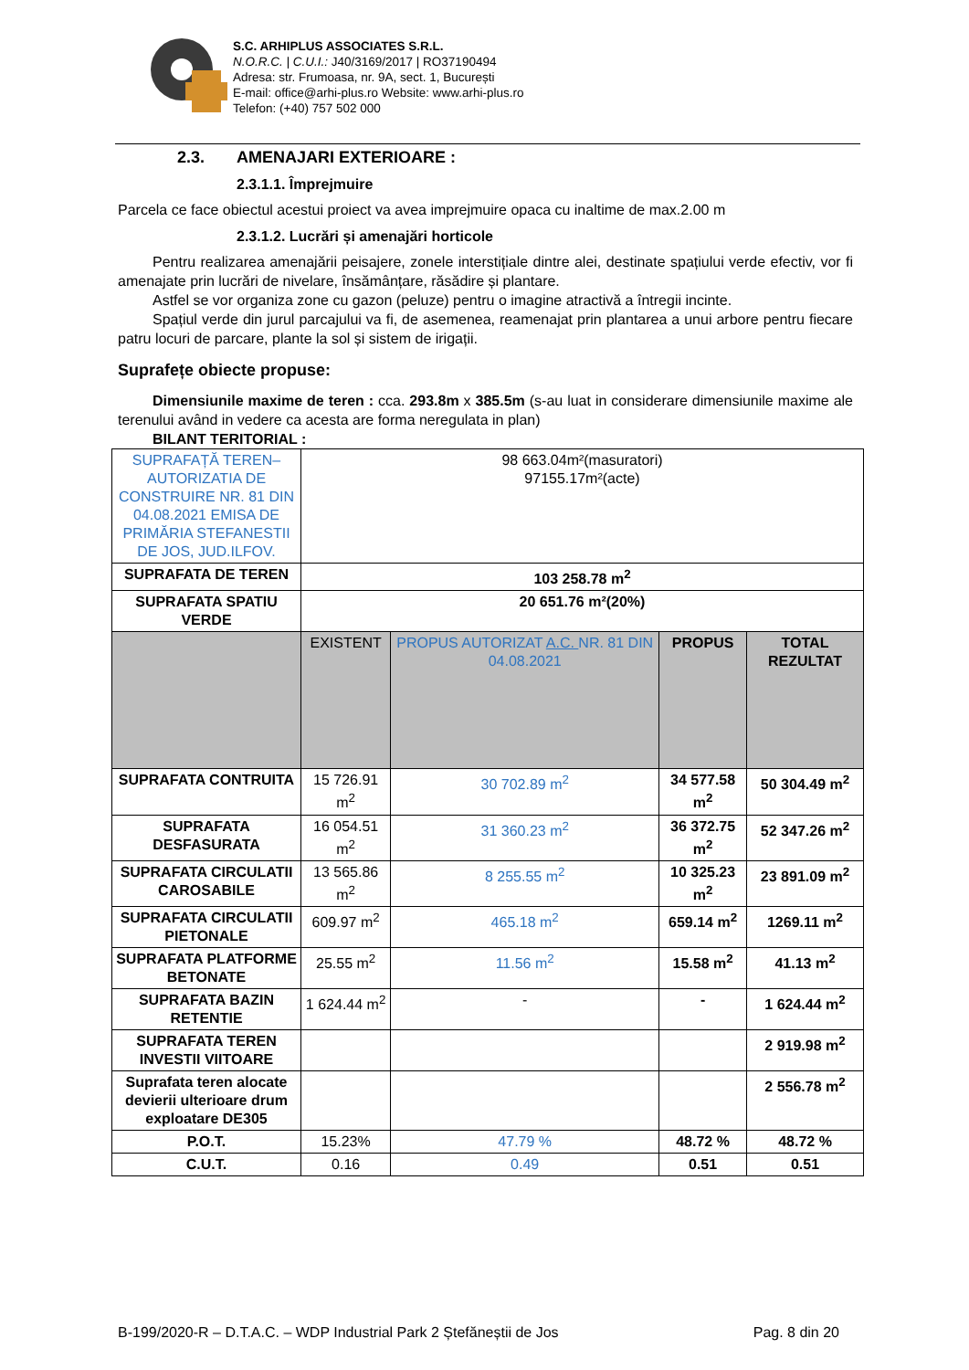S.C. ARHIPLUS ASSOCIATES S.R.L.
N.O.R.C. | C.U.I.: J40/3169/2017 | RO37190494
Adresa: str. Frumoasa, nr. 9A, sect. 1, București
E-mail: office@arhi-plus.ro Website: www.arhi-plus.ro
Telefon: (+40) 757 502 000
2.3. AMENAJARI EXTERIOARE :
2.3.1.1. Împrejmuire
Parcela ce face obiectul acestui proiect va avea imprejmuire opaca cu inaltime de max.2.00 m
2.3.1.2. Lucrări și amenajări horticole
Pentru realizarea amenajării peisajere, zonele interstițiale dintre alei, destinate spațiului verde efectiv, vor fi amenajate prin lucrări de nivelare, însămânțare, răsădire și plantare.
Astfel se vor organiza zone cu gazon (peluze) pentru o imagine atractivă a întregii incinte.
Spațiul verde din jurul parcajului va fi, de asemenea, reamenajat prin plantarea a unui arbore pentru fiecare patru locuri de parcare, plante la sol și sistem de irigații.
Suprafețe obiecte propuse:
Dimensiunile maxime de teren : cca. 293.8m x 385.5m (s-au luat in considerare dimensiunile maxime ale terenului având in vedere ca acesta are forma neregulata in plan)
BILANT TERITORIAL :
| SUPRAFAȚĂ TEREN–AUTORIZATIA DE CONSTRUIRE NR. 81 DIN 04.08.2021 EMISA DE PRIMĂRIA STEFANESTII DE JOS, JUD.ILFOV. | 98 663.04m²(masuratori) 97155.17m²(acte) | | | |
| SUPRAFATA DE TEREN | 103 258.78 m<sup>2</sup> | | | |
| SUPRAFATA SPATIU VERDE | 20 651.76 m²(20%) | | | |
| | EXISTENT | PROPUS AUTORIZAT A.C. NR. 81 DIN 04.08.2021 | PROPUS | TOTAL REZULTAT |
| SUPRAFATA CONTRUITA | 15 726.91 m<sup>2</sup> | 30 702.89 m<sup>2</sup> | 34 577.58 m<sup>2</sup> | 50 304.49 m<sup>2</sup> |
| SUPRAFATA DESFASURATA | 16 054.51 m<sup>2</sup> | 31 360.23 m<sup>2</sup> | 36 372.75 m<sup>2</sup> | 52 347.26 m<sup>2</sup> |
| SUPRAFATA CIRCULATII CAROSABILE | 13 565.86 m<sup>2</sup> | 8 255.55 m<sup>2</sup> | 10 325.23 m<sup>2</sup> | 23 891.09 m<sup>2</sup> |
| SUPRAFATA CIRCULATII PIETONALE | 609.97 m<sup>2</sup> | 465.18 m<sup>2</sup> | 659.14 m<sup>2</sup> | 1269.11 m<sup>2</sup> |
| SUPRAFATA PLATFORME BETONATE | 25.55 m<sup>2</sup> | 11.56 m<sup>2</sup> | 15.58 m<sup>2</sup> | 41.13 m<sup>2</sup> |
| SUPRAFATA BAZIN RETENTIE | 1 624.44 m<sup>2</sup> | - | - | 1 624.44 m<sup>2</sup> |
| SUPRAFATA TEREN INVESTII VIITOARE | | | | 2 919.98 m<sup>2</sup> |
| Suprafata teren alocate devierii ulterioare drum exploatare DE305 | | | | 2 556.78 m<sup>2</sup> |
| P.O.T. | 15.23% | 47.79 % | 48.72 % | 48.72 % |
| C.U.T. | 0.16 | 0.49 | 0.51 | 0.51 |
B-199/2020-R – D.T.A.C. – WDP Industrial Park 2 Ștefăneștii de Jos Pag. 8 din 20